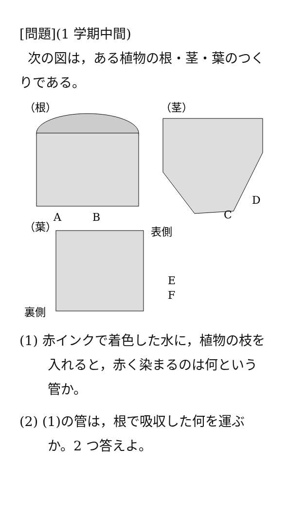[問題](1 学期中間)
次の図は，ある植物の根・茎・葉のつくりである。
（根）
A
B
（茎）
D
C
（葉）
表側
E
F
裏側
(1) 赤インクで着色した水に，植物の枝を入れると，赤く染まるのは何という管か。
(2) (1)の管は，根で吸収した何を運ぶか。2 つ答えよ。